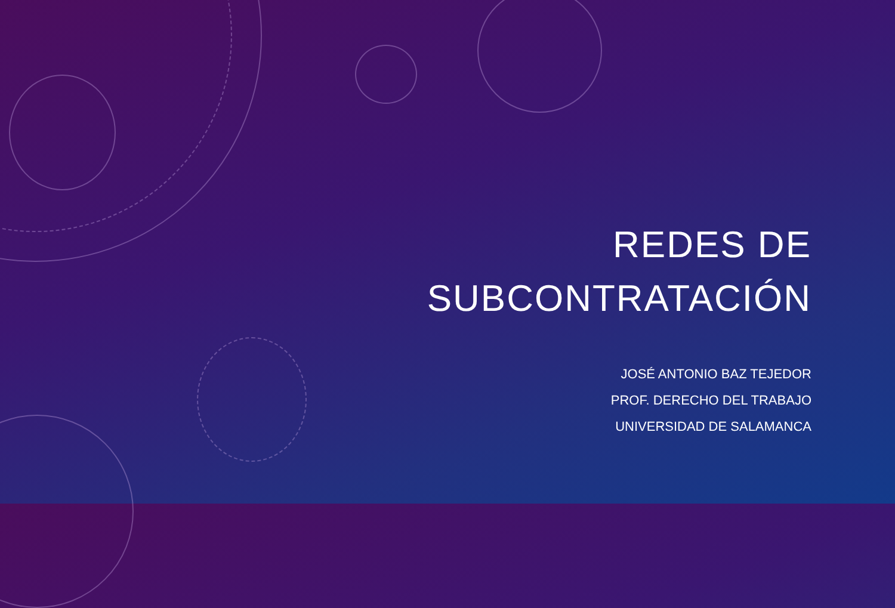REDES DE
SUBCONTRATACIÓN
JOSÉ ANTONIO BAZ TEJEDOR
PROF. DERECHO DEL TRABAJO
UNIVERSIDAD DE SALAMANCA